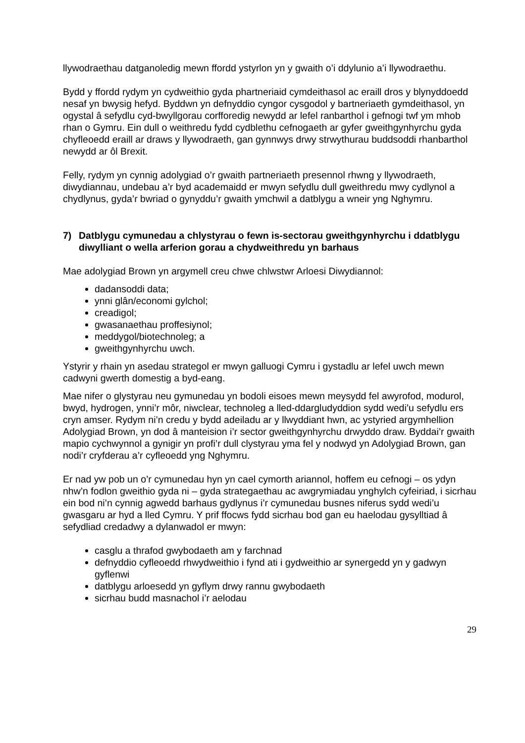llywodraethau datganoledig mewn ffordd ystyrlon yn y gwaith o’i ddylunio a’i llywodraethu.
Bydd y ffordd rydym yn cydweithio gyda phartneriaid cymdeithasol ac eraill dros y blynyddoedd nesaf yn bwysig hefyd. Byddwn yn defnyddio cyngor cysgodol y bartneriaeth gymdeithasol, yn ogystal â sefydlu cyd-bwyllgorau corfforedig newydd ar lefel ranbarthol i gefnogi twf ym mhob rhan o Gymru. Ein dull o weithredu fydd cydblethu cefnogaeth ar gyfer gweithgynhyrchu gyda chyfleoedd eraill ar draws y llywodraeth, gan gynnwys drwy strwythurau buddsoddi rhanbarthol newydd ar ôl Brexit.
Felly, rydym yn cynnig adolygiad o’r gwaith partneriaeth presennol rhwng y llywodraeth, diwydiannau, undebau a’r byd academaidd er mwyn sefydlu dull gweithredu mwy cydlynol a chydlynus, gyda’r bwriad o gynyddu’r gwaith ymchwil a datblygu a wneir yng Nghymru.
7) Datblygu cymunedau a chlystyrau o fewn is-sectorau gweithgynhyrchu i ddatblygu diwylliant o wella arferion gorau a chydweithredu yn barhaus
Mae adolygiad Brown yn argymell creu chwe chlwstwr Arloesi Diwydiannol:
dadansoddi data;
ynni glân/economi gylchol;
creadigol;
gwasanaethau proffesiynol;
meddygol/biotechnoleg; a
gweithgynhyrchu uwch.
Ystyrir y rhain yn asedau strategol er mwyn galluogi Cymru i gystadlu ar lefel uwch mewn cadwyni gwerth domestig a byd-eang.
Mae nifer o glystyrau neu gymunedau yn bodoli eisoes mewn meysydd fel awyrofod, modurol, bwyd, hydrogen, ynni’r môr, niwclear, technoleg a lled-ddargludyddion sydd wedi’u sefydlu ers cryn amser. Rydym ni’n credu y bydd adeiladu ar y llwyddiant hwn, ac ystyried argymhellion Adolygiad Brown, yn dod â manteision i’r sector gweithgynhyrchu drwyddo draw. Byddai’r gwaith mapio cychwynnol a gynigir yn profi’r dull clystyrau yma fel y nodwyd yn Adolygiad Brown, gan nodi’r cryfderau a’r cyfleoedd yng Nghymru.
Er nad yw pob un o’r cymunedau hyn yn cael cymorth ariannol, hoffem eu cefnogi – os ydyn nhw’n fodlon gweithio gyda ni – gyda strategaethau ac awgrymiadau ynghylch cyfeiriad, i sicrhau ein bod ni’n cynnig agwedd barhaus gydlynus i’r cymunedau busnes niferus sydd wedi’u gwasgaru ar hyd a lled Cymru. Y prif ffocws fydd sicrhau bod gan eu haelodau gysylltiad â sefydliad credadwy a dylanwadol er mwyn:
casglu a thrafod gwybodaeth am y farchnad
defnyddio cyfleoedd rhwydweithio i fynd ati i gydweithio ar synergedd yn y gadwyn gyflenwi
datblygu arloesedd yn gyflym drwy rannu gwybodaeth
sicrhau budd masnachol i’r aelodau
29